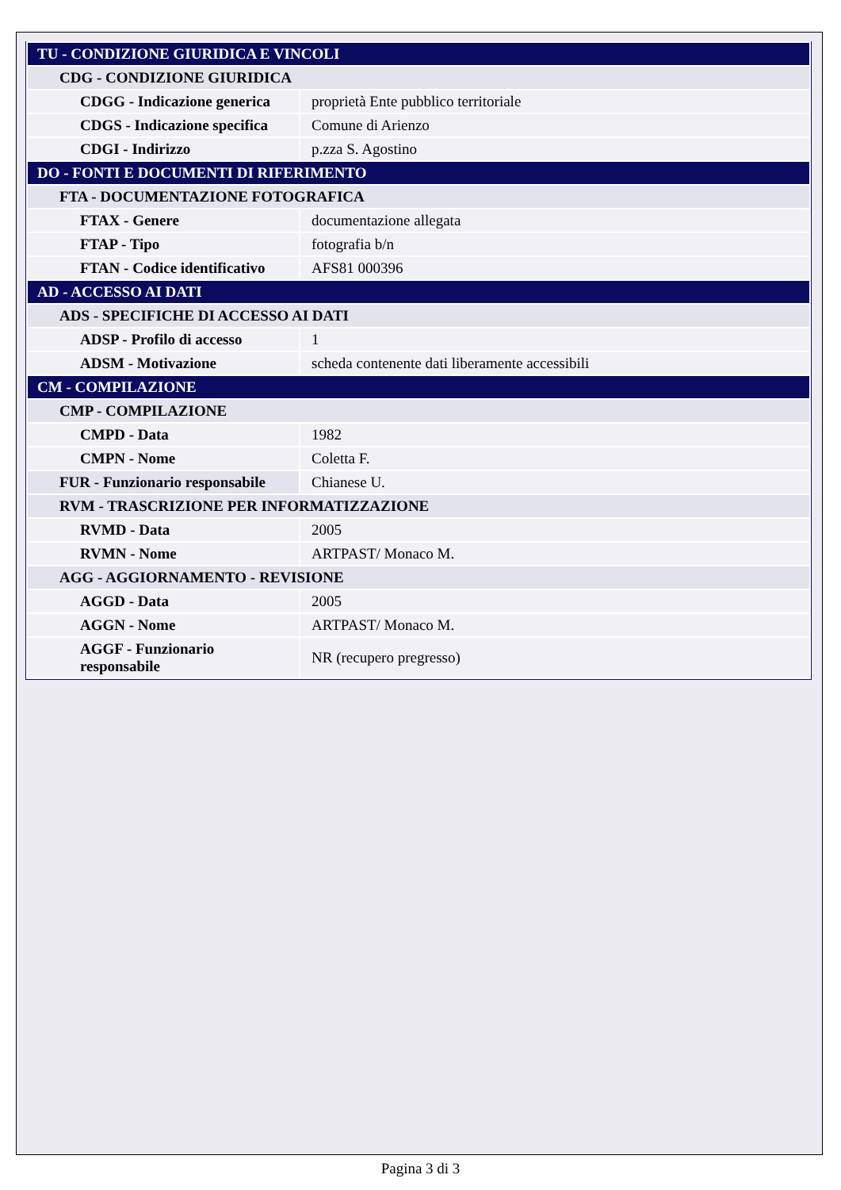| TU - CONDIZIONE GIURIDICA E VINCOLI | |
| CDG - CONDIZIONE GIURIDICA | |
| CDGG - Indicazione generica | proprietà Ente pubblico territoriale |
| CDGS - Indicazione specifica | Comune di Arienzo |
| CDGI - Indirizzo | p.zza S. Agostino |
| DO - FONTI E DOCUMENTI DI RIFERIMENTO | |
| FTA - DOCUMENTAZIONE FOTOGRAFICA | |
| FTAX - Genere | documentazione allegata |
| FTAP - Tipo | fotografia b/n |
| FTAN - Codice identificativo | AFS81 000396 |
| AD - ACCESSO AI DATI | |
| ADS - SPECIFICHE DI ACCESSO AI DATI | |
| ADSP - Profilo di accesso | 1 |
| ADSM - Motivazione | scheda contenente dati liberamente accessibili |
| CM - COMPILAZIONE | |
| CMP - COMPILAZIONE | |
| CMPD - Data | 1982 |
| CMPN - Nome | Coletta F. |
| FUR - Funzionario responsabile | Chianese U. |
| RVM - TRASCRIZIONE PER INFORMATIZZAZIONE | |
| RVMD - Data | 2005 |
| RVMN - Nome | ARTPAST/ Monaco M. |
| AGG - AGGIORNAMENTO - REVISIONE | |
| AGGD - Data | 2005 |
| AGGN - Nome | ARTPAST/ Monaco M. |
| AGGF - Funzionario responsabile | NR (recupero pregresso) |
Pagina 3 di 3